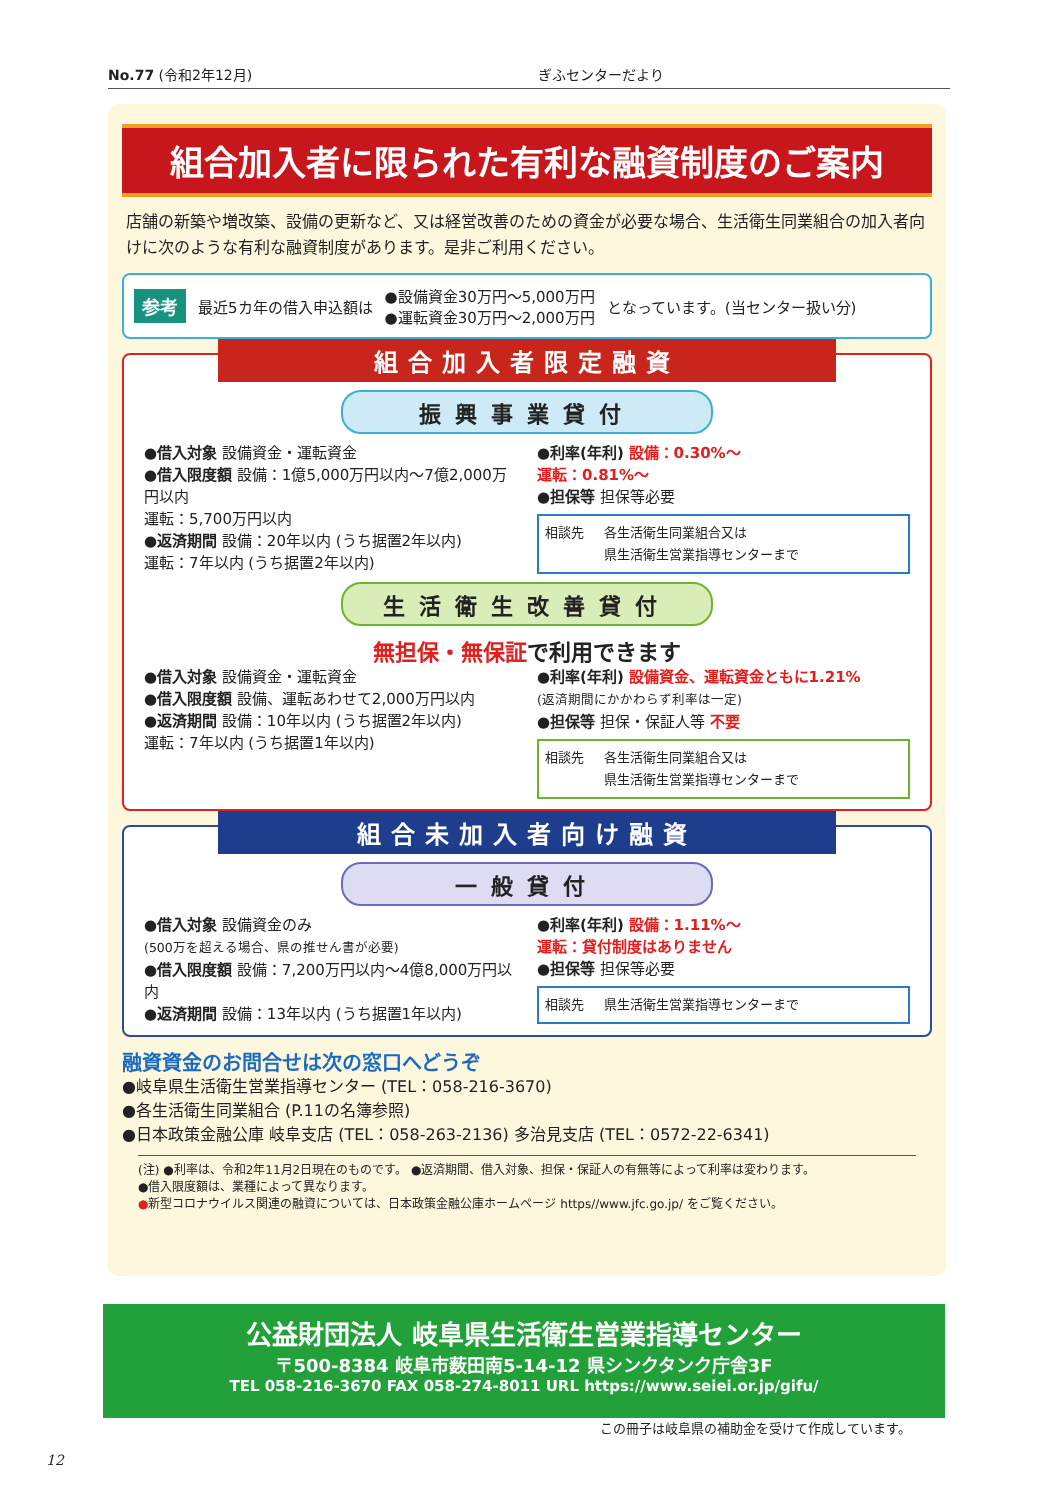No.77 (令和2年12月) ぎふセンターだより
組合加入者に限られた有利な融資制度のご案内
店舗の新築や増改築、設備の更新など、又は経営改善のための資金が必要な場合、生活衛生同業組合の加入者向けに次のような有利な融資制度があります。是非ご利用ください。
参考 最近5カ年の借入申込額は ●設備資金30万円～5,000万円
●運転資金30万円～2,000万円 となっています。(当センター扱い分)
組合加入者限定融資
振興事業貸付
●借入対象 設備資金・運転資金
●借入限度額 設備：1億5,000万円以内～7億2,000万円以内
運転：5,700万円以内
●返済期間 設備：20年以内 (うち据置2年以内)
運転：7年以内 (うち据置2年以内)
●利率(年利) 設備：0.30%～
運転：0.81%～
●担保等 担保等必要
相談先 各生活衛生同業組合又は
県生活衛生営業指導センターまで
生活衛生改善貸付
無担保・無保証で利用できます
●借入対象 設備資金・運転資金
●借入限度額 設備、運転あわせて2,000万円以内
●返済期間 設備：10年以内 (うち据置2年以内)
運転：7年以内 (うち据置1年以内)
●利率(年利) 設備資金、運転資金ともに1.21%
(返済期間にかかわらず利率は一定)
●担保等 担保・保証人等 不要
相談先 各生活衛生同業組合又は
県生活衛生営業指導センターまで
組合未加入者向け融資
一般貸付
●借入対象 設備資金のみ
(500万を超える場合、県の推せん書が必要)
●借入限度額 設備：7,200万円以内～4億8,000万円以内
●返済期間 設備：13年以内 (うち据置1年以内)
●利率(年利) 設備：1.11%～
運転：貸付制度はありません
●担保等 担保等必要
相談先 県生活衛生営業指導センターまで
融資資金のお問合せは次の窓口へどうぞ
●岐阜県生活衛生営業指導センター (TEL：058-216-3670)
●各生活衛生同業組合 (P.11の名簿参照)
●日本政策金融公庫 岐阜支店 (TEL：058-263-2136) 多治見支店 (TEL：0572-22-6341)
(注) ●利率は、令和2年11月2日現在のものです。 ●返済期間、借入対象、担保・保証人の有無等によって利率は変わります。
●借入限度額は、業種によって異なります。
●新型コロナウイルス関連の融資については、日本政策金融公庫ホームページ https//www.jfc.go.jp/ をご覧ください。
公益財団法人 岐阜県生活衛生営業指導センター
〒500-8384 岐阜市薮田南5-14-12 県シンクタンク庁舎3F
TEL 058-216-3670 FAX 058-274-8011 URL https://www.seiei.or.jp/gifu/
この冊子は岐阜県の補助金を受けて作成しています。
12